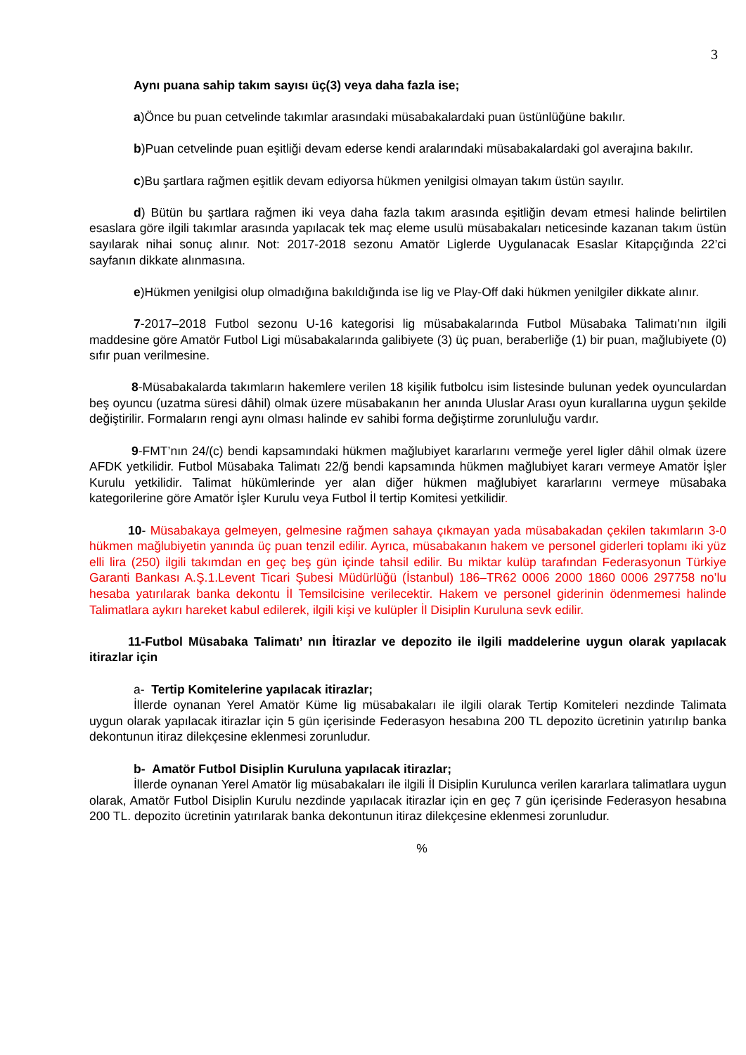3
Aynı puana sahip takım sayısı üç(3) veya daha fazla ise;
a)Önce bu puan cetvelinde takımlar arasındaki müsabakalardaki puan üstünlüğüne bakılır.
b)Puan cetvelinde puan eşitliği devam ederse kendi aralarındaki müsabakalardaki gol averajına bakılır.
c)Bu şartlara rağmen eşitlik devam ediyorsa hükmen yenilgisi olmayan takım üstün sayılır.
d) Bütün bu şartlara rağmen iki veya daha fazla takım arasında eşitliğin devam etmesi halinde belirtilen esaslara göre ilgili takımlar arasında yapılacak tek maç eleme usulü müsabakaları neticesinde kazanan takım üstün sayılarak nihai sonuç alınır. Not: 2017-2018 sezonu Amatör Liglerde Uygulanacak Esaslar Kitapçığında 22’ci sayfanın dikkate alınmasına.
e)Hükmen yenilgisi olup olmadığına bakıldığında ise lig ve Play-Off daki hükmen yenilgiler dikkate alınır.
7-2017–2018 Futbol sezonu U-16 kategorisi lig müsabakalarında Futbol Müsabaka Talimatı’nın ilgili maddesine göre Amatör Futbol Ligi müsabakalarında galibiyete (3) üç puan, beraberliğe (1) bir puan, mağlubiyete (0) sıfır puan verilmesine.
8-Müsabakalarda takımların hakemlere verilen 18 kişilik futbolcu isim listesinde bulunan yedek oyunculardan beş oyuncu (uzatma süresi dâhil) olmak üzere müsabakanın her anında Uluslar Arası oyun kurallarına uygun şekilde değiştirilir. Formaların rengi aynı olması halinde ev sahibi forma değiştirme zorunluluğu vardır.
9-FMT’nın 24/(c) bendi kapsamındaki hükmen mağlubiyet kararlarını vermeğe yerel ligler dâhil olmak üzere AFDK yetkilidir. Futbol Müsabaka Talimatı 22/ğ bendi kapsamında hükmen mağlubiyet kararı vermeye Amatör İşler Kurulu yetkilidir. Talimat hükümlerinde yer alan diğer hükmen mağlubiyet kararlarını vermeye müsabaka kategorilerine göre Amatör İşler Kurulu veya Futbol İl tertip Komitesi yetkilidir.
10- Müsabakaya gelmeyen, gelmesine rağmen sahaya çıkmayan yada müsabakadan çekilen takımların 3-0 hükmen mağlubiyetin yanında üç puan tenzil edilir. Ayrıca, müsabakanın hakem ve personel giderleri toplamı iki yüz elli lira (250) ilgili takımdan en geç beş gün içinde tahsil edilir. Bu miktar kulüp tarafından Federasyonun Türkiye Garanti Bankası A.Ş.1.Levent Ticari Şubesi Müdürlüğü (İstanbul) 186–TR62 0006 2000 1860 0006 297758 no’lu hesaba yatırılarak banka dekontu İl Temsilcisine verilecektir. Hakem ve personel giderinin ödenmemesi halinde Talimatlara aykırı hareket kabul edilerek, ilgili kişi ve kulüpler İl Disiplin Kuruluna sevk edilir.
11-Futbol Müsabaka Talimatı’ nın İtirazlar ve depozito ile ilgili maddelerine uygun olarak yapılacak itirazlar için
a- Tertip Komitelerine yapılacak itirazlar;
İllerde oynanan Yerel Amatör Küme lig müsabakaları ile ilgili olarak Tertip Komiteleri nezdinde Talimata uygun olarak yapılacak itirazlar için 5 gün içerisinde Federasyon hesabına 200 TL depozito ücretinin yatırılıp banka dekontunun itiraz dilekçesine eklenmesi zorunludur.
b- Amatör Futbol Disiplin Kuruluna yapılacak itirazlar;
İllerde oynanan Yerel Amatör lig müsabakaları ile ilgili İl Disiplin Kurulunca verilen kararlara talimatlara uygun olarak, Amatör Futbol Disiplin Kurulu nezdinde yapılacak itirazlar için en geç 7 gün içerisinde Federasyon hesabına 200 TL. depozito ücretinin yatırılarak banka dekontunun itiraz dilekçesine eklenmesi zorunludur.
%